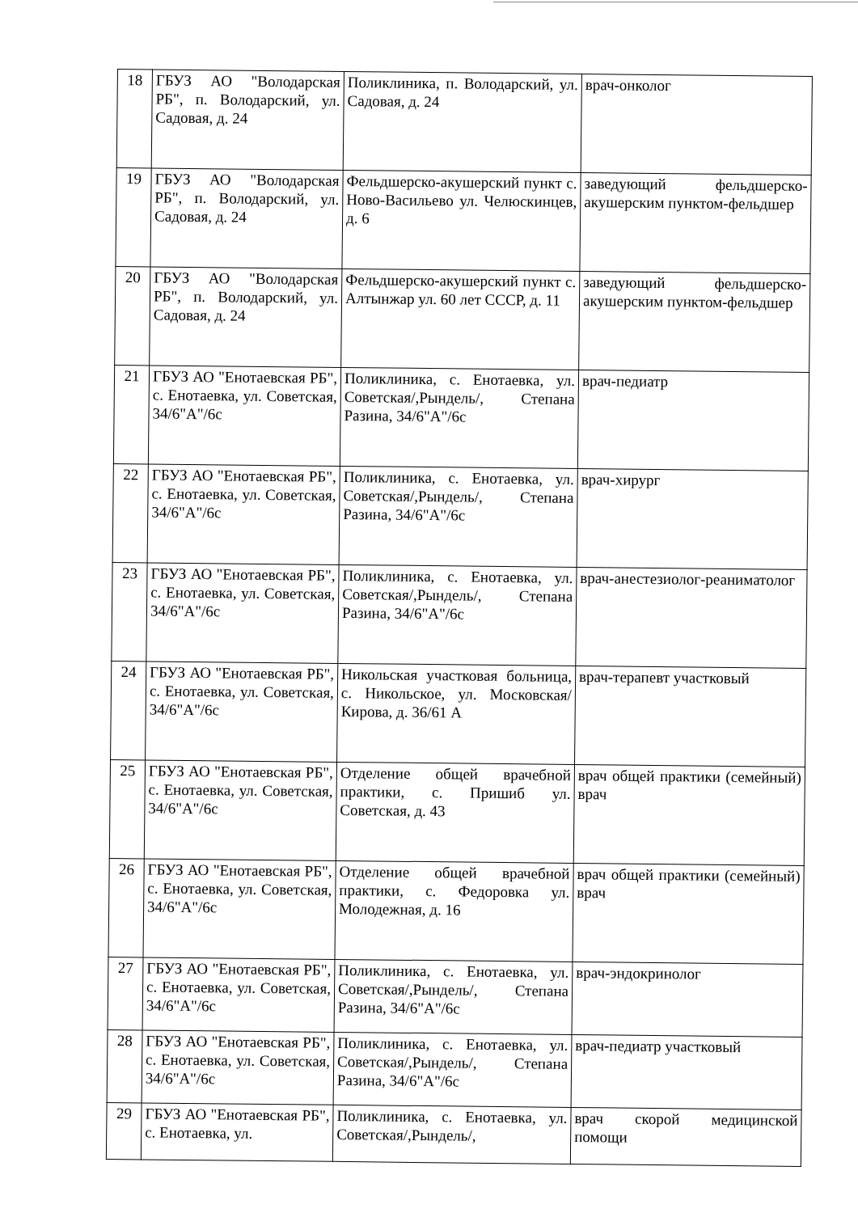| 18 | ГБУЗ АО "Володарская РБ", п. Володарский, ул. Садовая, д. 24 | Поликлиника, п. Володарский, ул. Садовая, д. 24 | врач-онколог |
| 19 | ГБУЗ АО "Володарская РБ", п. Володарский, ул. Садовая, д. 24 | Фельдшерско-акушерский пункт с. Ново-Васильево ул. Челюскинцев, д. 6 | заведующий фельдшерско-акушерским пунктом-фельдшер |
| 20 | ГБУЗ АО "Володарская РБ", п. Володарский, ул. Садовая, д. 24 | Фельдшерско-акушерский пункт с. Алтынжар ул. 60 лет СССР, д. 11 | заведующий фельдшерско-акушерским пунктом-фельдшер |
| 21 | ГБУЗ АО "Енотаевская РБ", с. Енотаевка, ул. Советская, 34/6"А"/6с | Поликлиника, с. Енотаевка, ул. Советская/,Рындель/, Степана Разина, 34/6"А"/6с | врач-педиатр |
| 22 | ГБУЗ АО "Енотаевская РБ", с. Енотаевка, ул. Советская, 34/6"А"/6с | Поликлиника, с. Енотаевка, ул. Советская/,Рындель/, Степана Разина, 34/6"А"/6с | врач-хирург |
| 23 | ГБУЗ АО "Енотаевская РБ", с. Енотаевка, ул. Советская, 34/6"А"/6с | Поликлиника, с. Енотаевка, ул. Советская/,Рындель/, Степана Разина, 34/6"А"/6с | врач-анестезиолог-реаниматолог |
| 24 | ГБУЗ АО "Енотаевская РБ", с. Енотаевка, ул. Советская, 34/6"А"/6с | Никольская участковая больница, с. Никольское, ул. Московская/Кирова, д. 36/61 А | врач-терапевт участковый |
| 25 | ГБУЗ АО "Енотаевская РБ", с. Енотаевка, ул. Советская, 34/6"А"/6с | Отделение общей врачебной практики, с. Пришиб ул. Советская, д. 43 | врач общей практики (семейный) врач |
| 26 | ГБУЗ АО "Енотаевская РБ", с. Енотаевка, ул. Советская, 34/6"А"/6с | Отделение общей врачебной практики, с. Федоровка ул. Молодежная, д. 16 | врач общей практики (семейный) врач |
| 27 | ГБУЗ АО "Енотаевская РБ", с. Енотаевка, ул. Советская, 34/6"А"/6с | Поликлиника, с. Енотаевка, ул. Советская/,Рындель/, Степана Разина, 34/6"А"/6с | врач-эндокринолог |
| 28 | ГБУЗ АО "Енотаевская РБ", с. Енотаевка, ул. Советская, 34/6"А"/6с | Поликлиника, с. Енотаевка, ул. Советская/,Рындель/, Степана Разина, 34/6"А"/6с | врач-педиатр участковый |
| 29 | ГБУЗ АО "Енотаевская РБ", с. Енотаевка, ул. | Поликлиника, с. Енотаевка, ул. Советская/,Рындель/, | врач скорой медицинской помощи |